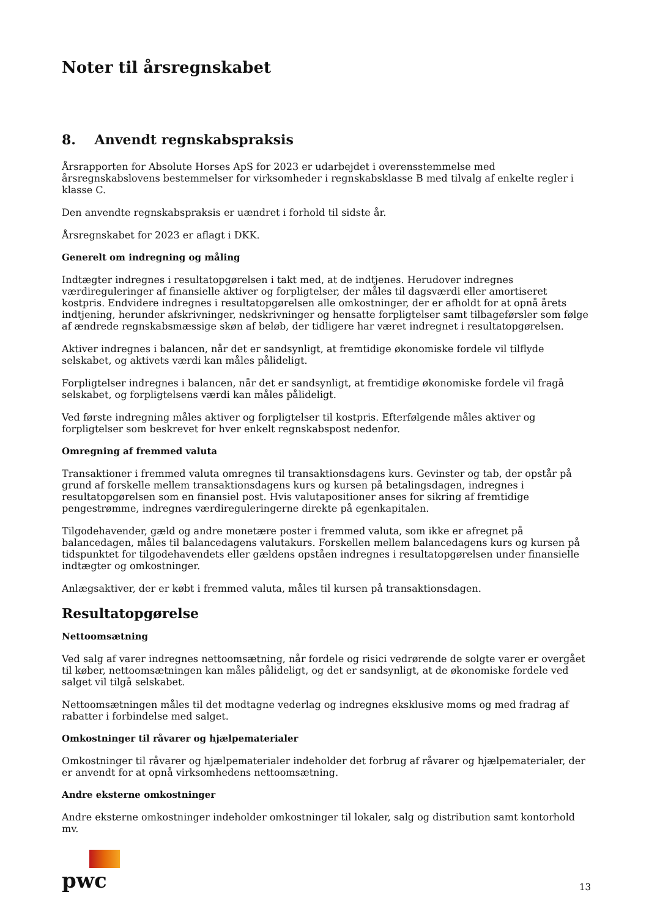Noter til årsregnskabet
8. Anvendt regnskabspraksis
Årsrapporten for Absolute Horses ApS for 2023 er udarbejdet i overensstemmelse med årsregnskabslovens bestemmelser for virksomheder i regnskabsklasse B med tilvalg af enkelte regler i klasse C.
Den anvendte regnskabspraksis er uændret i forhold til sidste år.
Årsregnskabet for 2023 er aflagt i DKK.
Generelt om indregning og måling
Indtægter indregnes i resultatopgørelsen i takt med, at de indtjenes. Herudover indregnes værdireguleringer af finansielle aktiver og forpligtelser, der måles til dagsværdi eller amortiseret kostpris. Endvidere indregnes i resultatopgørelsen alle omkostninger, der er afholdt for at opnå årets indtjening, herunder afskrivninger, nedskrivninger og hensatte forpligtelser samt tilbageførsler som følge af ændrede regnskabsmæssige skøn af beløb, der tidligere har været indregnet i resultatopgørelsen.
Aktiver indregnes i balancen, når det er sandsynligt, at fremtidige økonomiske fordele vil tilflyde selskabet, og aktivets værdi kan måles pålideligt.
Forpligtelser indregnes i balancen, når det er sandsynligt, at fremtidige økonomiske fordele vil fragå selskabet, og forpligtelsens værdi kan måles pålideligt.
Ved første indregning måles aktiver og forpligtelser til kostpris. Efterfølgende måles aktiver og forpligtelser som beskrevet for hver enkelt regnskabspost nedenfor.
Omregning af fremmed valuta
Transaktioner i fremmed valuta omregnes til transaktionsdagens kurs. Gevinster og tab, der opstår på grund af forskelle mellem transaktionsdagens kurs og kursen på betalingsdagen, indregnes i resultatopgørelsen som en finansiel post. Hvis valutapositioner anses for sikring af fremtidige pengestrømme, indregnes værdireguleringerne direkte på egenkapitalen.
Tilgodehavender, gæld og andre monetære poster i fremmed valuta, som ikke er afregnet på balancedagen, måles til balancedagens valutakurs. Forskellen mellem balancedagens kurs og kursen på tidspunktet for tilgodehavendets eller gældens opståen indregnes i resultatopgørelsen under finansielle indtægter og omkostninger.
Anlægsaktiver, der er købt i fremmed valuta, måles til kursen på transaktionsdagen.
Resultatopgørelse
Nettoomsætning
Ved salg af varer indregnes nettoomsætning, når fordele og risici vedrørende de solgte varer er overgået til køber, nettoomsætningen kan måles pålideligt, og det er sandsynligt, at de økonomiske fordele ved salget vil tilgå selskabet.
Nettoomsætningen måles til det modtagne vederlag og indregnes eksklusive moms og med fradrag af rabatter i forbindelse med salget.
Omkostninger til råvarer og hjælpematerialer
Omkostninger til råvarer og hjælpematerialer indeholder det forbrug af råvarer og hjælpematerialer, der er anvendt for at opnå virksomhedens nettoomsætning.
Andre eksterne omkostninger
Andre eksterne omkostninger indeholder omkostninger til lokaler, salg og distribution samt kontorhold mv.
pwc
13